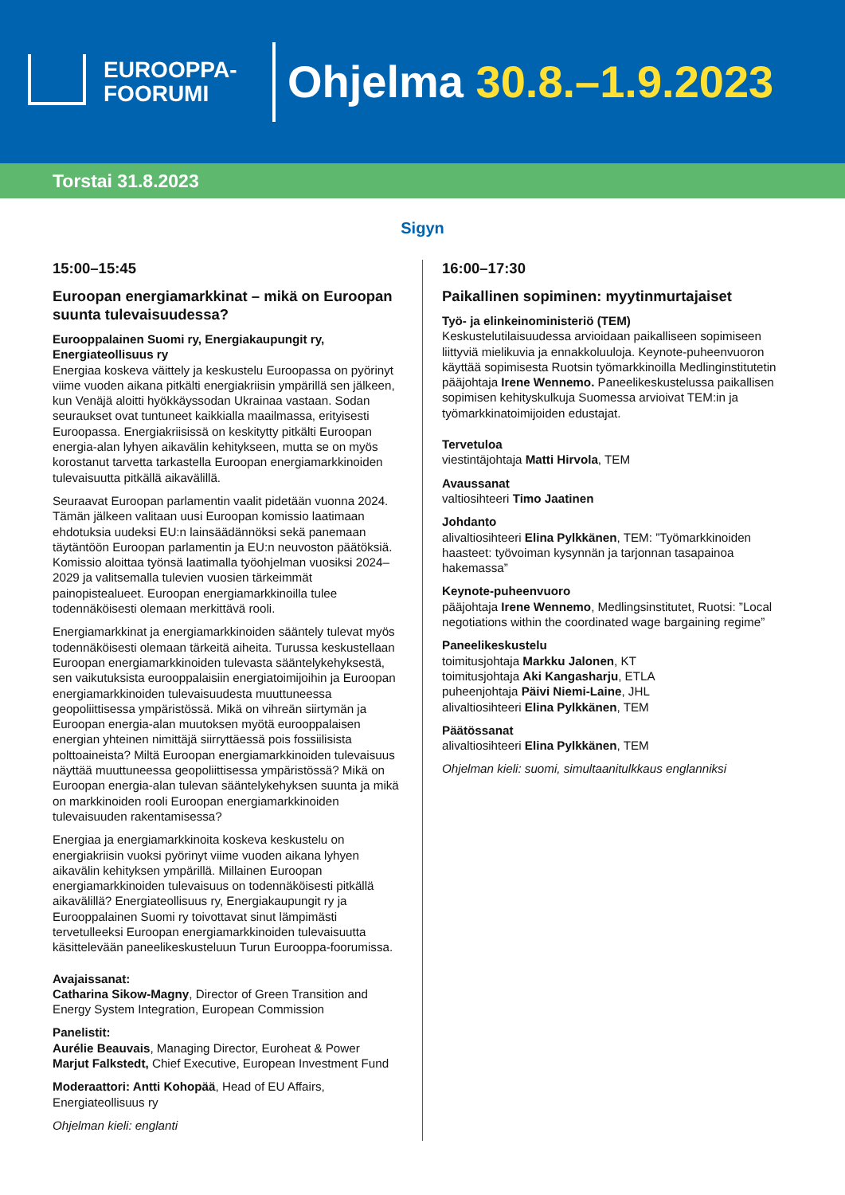EUROOPPA-
FOORUMI
Ohjelma 30.8.–1.9.2023
Torstai 31.8.2023
Sigyn
15:00–15:45
Euroopan energiamarkkinat – mikä on Euroopan suunta tulevaisuudessa?
Eurooppalainen Suomi ry, Energiakaupungit ry, Energiateollisuus ry
Energiaa koskeva väittely ja keskustelu Euroopassa on pyörinyt viime vuoden aikana pitkälti energiakriisin ympärillä sen jälkeen, kun Venäjä aloitti hyökkäyssodan Ukrainaa vastaan. Sodan seuraukset ovat tuntuneet kaikkialla maailmassa, erityisesti Euroopassa. Energiakriisissä on keskitytty pitkälti Euroopan energia-alan lyhyen aikavälin kehitykseen, mutta se on myös korostanut tarvetta tarkastella Euroopan energiamarkkinoiden tulevaisuutta pitkällä aikavälillä.
Seuraavat Euroopan parlamentin vaalit pidetään vuonna 2024. Tämän jälkeen valitaan uusi Euroopan komissio laatimaan ehdotuksia uudeksi EU:n lainsäädännöksi sekä panemaan täytäntöön Euroopan parlamentin ja EU:n neuvoston päätöksiä. Komissio aloittaa työnsä laatimalla työohjelman vuosiksi 2024–2029 ja valitsemalla tulevien vuosien tärkeimmät painopistealueet. Euroopan energiamarkkinoilla tulee todennäköisesti olemaan merkittävä rooli.
Energiamarkkinat ja energiamarkkinoiden sääntely tulevat myös todennäköisesti olemaan tärkeitä aiheita. Turussa keskustellaan Euroopan energiamarkkinoiden tulevasta sääntelykehyksestä, sen vaikutuksista eurooppalaisiin energiatoimijoihin ja Euroopan energiamarkkinoiden tulevaisuudesta muuttuneessa geopoliittisessa ympäristössä. Mikä on vihreän siirtymän ja Euroopan energia-alan muutoksen myötä eurooppalaisen energian yhteinen nimittäjä siirryttäessä pois fossiilisista polttoaineista? Miltä Euroopan energiamarkkinoiden tulevaisuus näyttää muuttuneessa geopoliittisessa ympäristössä? Mikä on Euroopan energia-alan tulevan sääntelykehyksen suunta ja mikä on markkinoiden rooli Euroopan energiamarkkinoiden tulevaisuuden rakentamisessa?
Energiaa ja energiamarkkinoita koskeva keskustelu on energiakriisin vuoksi pyörinyt viime vuoden aikana lyhyen aikavälin kehityksen ympärillä. Millainen Euroopan energiamarkkinoiden tulevaisuus on todennäköisesti pitkällä aikavälillä? Energiateollisuus ry, Energiakaupungit ry ja Eurooppalainen Suomi ry toivottavat sinut lämpimästi tervetulleeksi Euroopan energiamarkkinoiden tulevaisuutta käsittelevään paneelikeskusteluun Turun Eurooppa-foorumissa.
Avajaissanat:
Catharina Sikow-Magny, Director of Green Transition and Energy System Integration, European Commission
Panelistit:
Aurélie Beauvais, Managing Director, Euroheat & Power
Marjut Falkstedt, Chief Executive, European Investment Fund
Moderaattori: Antti Kohopää, Head of EU Affairs, Energiateollisuus ry
Ohjelman kieli: englanti
16:00–17:30
Paikallinen sopiminen: myytinmurtajaiset
Työ- ja elinkeinoministeriö (TEM)
Keskustelutilaisuudessa arvioidaan paikalliseen sopimiseen liittyviä mielikuvia ja ennakkoluuloja. Keynote-puheenvuoron käyttää sopimisesta Ruotsin työmarkkinoilla Medlinginstitutetin pääjohtaja Irene Wennemo. Paneelikeskustelussa paikallisen sopimisen kehityskulkuja Suomessa arvioivat TEM:in ja työmarkkinatoimijoiden edustajat.
Tervetuloa
viestintäjohtaja Matti Hirvola, TEM
Avaussanat
valtiosihteeri Timo Jaatinen
Johdanto
alivaltiosihteeri Elina Pylkkänen, TEM: ”Työmarkkinoiden haasteet: työvoiman kysynnän ja tarjonnan tasapainoa hakemassa”
Keynote-puheenvuoro
pääjohtaja Irene Wennemo, Medlingsinstitutet, Ruotsi: ”Local negotiations within the coordinated wage bargaining regime”
Paneelikeskustelu
toimitusjohtaja Markku Jalonen, KT
toimitusjohtaja Aki Kangasharju, ETLA
puheenjohtaja Päivi Niemi-Laine, JHL
alivaltiosihteeri Elina Pylkkänen, TEM
Päätössanat
alivaltiosihteeri Elina Pylkkänen, TEM
Ohjelman kieli: suomi, simultaanitulkkaus englanniksi